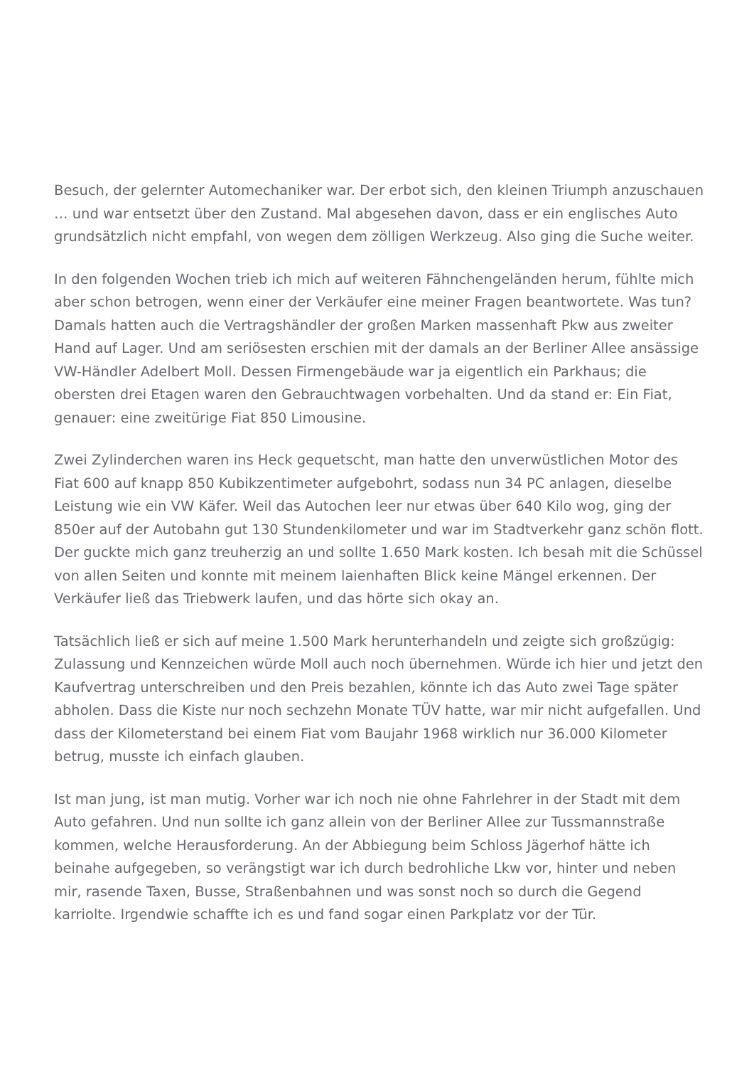Besuch, der gelernter Automechaniker war. Der erbot sich, den kleinen Triumph anzuschauen … und war entsetzt über den Zustand. Mal abgesehen davon, dass er ein englisches Auto grundsätzlich nicht empfahl, von wegen dem zölligen Werkzeug. Also ging die Suche weiter.
In den folgenden Wochen trieb ich mich auf weiteren Fähnchengeländen herum, fühlte mich aber schon betrogen, wenn einer der Verkäufer eine meiner Fragen beantwortete. Was tun? Damals hatten auch die Vertragshändler der großen Marken massenhaft Pkw aus zweiter Hand auf Lager. Und am seriösesten erschien mit der damals an der Berliner Allee ansässige VW-Händler Adelbert Moll. Dessen Firmengebäude war ja eigentlich ein Parkhaus; die obersten drei Etagen waren den Gebrauchtwagen vorbehalten. Und da stand er: Ein Fiat, genauer: eine zweitürige Fiat 850 Limousine.
Zwei Zylinderchen waren ins Heck gequetscht, man hatte den unverwüstlichen Motor des Fiat 600 auf knapp 850 Kubikzentimeter aufgebohrt, sodass nun 34 PC anlagen, dieselbe Leistung wie ein VW Käfer. Weil das Autochen leer nur etwas über 640 Kilo wog, ging der 850er auf der Autobahn gut 130 Stundenkilometer und war im Stadtverkehr ganz schön flott. Der guckte mich ganz treuherzig an und sollte 1.650 Mark kosten. Ich besah mit die Schüssel von allen Seiten und konnte mit meinem laienhaften Blick keine Mängel erkennen. Der Verkäufer ließ das Triebwerk laufen, und das hörte sich okay an.
Tatsächlich ließ er sich auf meine 1.500 Mark herunterhandeln und zeigte sich großzügig: Zulassung und Kennzeichen würde Moll auch noch übernehmen. Würde ich hier und jetzt den Kaufvertrag unterschreiben und den Preis bezahlen, könnte ich das Auto zwei Tage später abholen. Dass die Kiste nur noch sechzehn Monate TÜV hatte, war mir nicht aufgefallen. Und dass der Kilometerstand bei einem Fiat vom Baujahr 1968 wirklich nur 36.000 Kilometer betrug, musste ich einfach glauben.
Ist man jung, ist man mutig. Vorher war ich noch nie ohne Fahrlehrer in der Stadt mit dem Auto gefahren. Und nun sollte ich ganz allein von der Berliner Allee zur Tussmannstraße kommen, welche Herausforderung. An der Abbiegung beim Schloss Jägerhof hätte ich beinahe aufgegeben, so verängstigt war ich durch bedrohliche Lkw vor, hinter und neben mir, rasende Taxen, Busse, Straßenbahnen und was sonst noch so durch die Gegend karriolte. Irgendwie schaffte ich es und fand sogar einen Parkplatz vor der Tür.